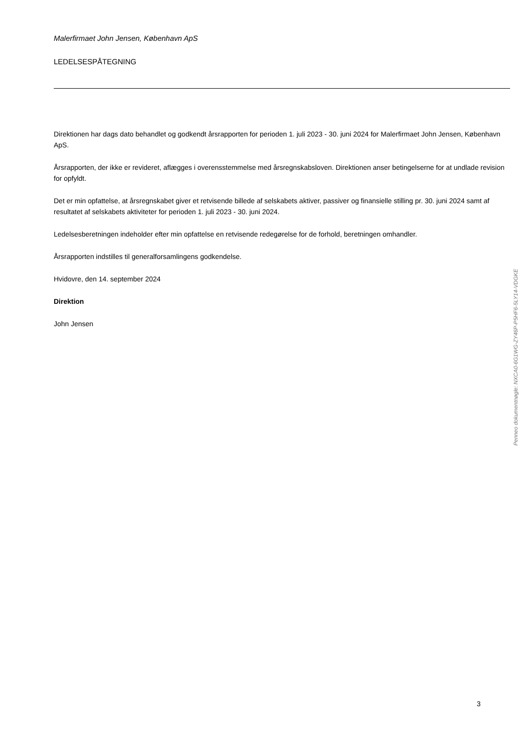Malerfirmaet John Jensen, København ApS
LEDELSESPÅTEGNING
Direktionen har dags dato behandlet og godkendt årsrapporten for perioden 1. juli 2023 - 30. juni 2024 for Malerfirmaet John Jensen, København ApS.
Årsrapporten, der ikke er revideret, aflægges i overensstemmelse med årsregnskabsloven. Direktionen anser betingelserne for at undlade revision for opfyldt.
Det er min opfattelse, at årsregnskabet giver et retvisende billede af selskabets aktiver, passiver og finansielle stilling pr. 30. juni 2024 samt af resultatet af selskabets aktiviteter for perioden 1. juli 2023 - 30. juni 2024.
Ledelsesberetningen indeholder efter min opfattelse en retvisende redegørelse for de forhold, beretningen omhandler.
Årsrapporten indstilles til generalforsamlingens godkendelse.
Hvidovre, den 14. september 2024
Direktion
John Jensen
Penneo dokumentnøgle: NXCA0-6G1WG-ZY46P-P5HF6-5LY14-VDGKE
3